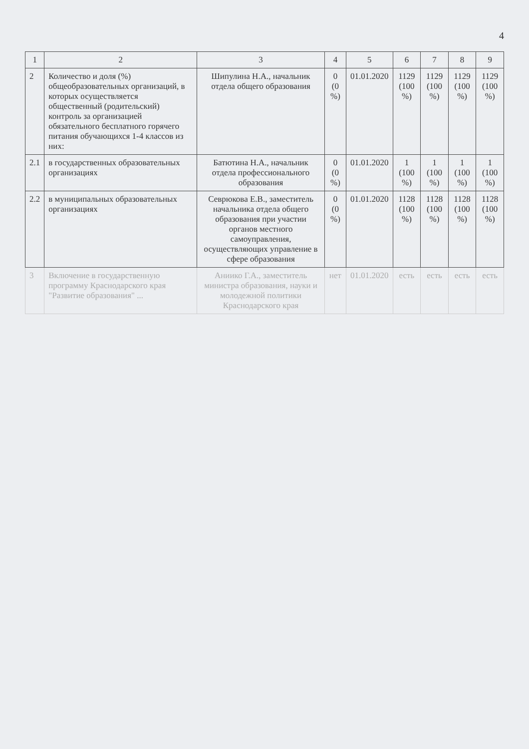4
| 1 | 2 | 3 | 4 | 5 | 6 | 7 | 8 | 9 |
| --- | --- | --- | --- | --- | --- | --- | --- | --- |
| 2 | Количество и доля (%) общеобразовательных организаций, в которых осуществляется общественный (родительский) контроль за организацией обязательного бесплатного горячего питания обучающихся 1-4 классов из них: | Шипулина Н.А., начальник отдела общего образования | 0 (0 %) | 01.01.2020 | 1129 (100 %) | 1129 (100 %) | 1129 (100 %) | 1129 (100 %) |
| 2.1 | в государственных образовательных организациях | Батютина Н.А., начальник отдела профессионального образования | 0 (0 %) | 01.01.2020 | 1 (100 %) | 1 (100 %) | 1 (100 %) | 1 (100 %) |
| 2.2 | в муниципальных образовательных организациях | Севрюкова Е.В., заместитель начальника отдела общего образования при участии органов местного самоуправления, осуществляющих управление в сфере образования | 0 (0 %) | 01.01.2020 | 1128 (100 %) | 1128 (100 %) | 1128 (100 %) | 1128 (100 %) |
| 3 | Включение в государственную программу Краснодарского края "Развитие образования" ... | Аниико Г.А., заместитель министра образования, науки и молодежной политики Краснодарского края | нет | 01.01.2020 | есть | есть | есть | есть |